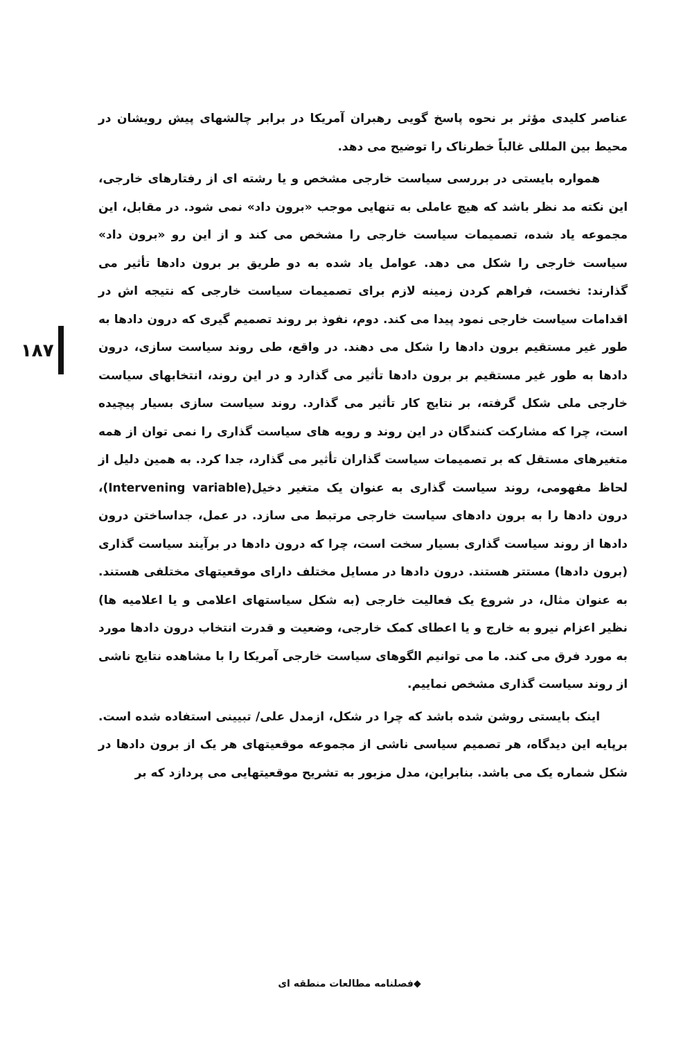۱۸۷
عناصر کلیدی مؤثر بر نحوه پاسخ گویی رهبران آمریکا در برابر چالشهای پیش رویشان در محیط بین المللی غالباً خطرناک را توضیح می دهد.
همواره بایستی در بررسی سیاست خارجی مشخص و یا رشته ای از رفتارهای خارجی، این نکته مد نظر باشد که هیچ عاملی به تنهایی موجب «برون داد» نمی شود. در مقابل، این مجموعه یاد شده، تصمیمات سیاست خارجی را مشخص می کند و از این رو «برون داد» سیاست خارجی را شکل می دهد. عوامل یاد شده به دو طریق بر برون دادها تأثیر می گذارند: نخست، فراهم کردن زمینه لازم برای تصمیمات سیاست خارجی که نتیجه اش در اقدامات سیاست خارجی نمود پیدا می کند. دوم، نفوذ بر روند تصمیم گیری که درون دادها به طور غیر مستقیم برون دادها را شکل می دهند. در واقع، طی روند سیاست سازی، درون دادها به طور غیر مستقیم بر برون دادها تأثیر می گذارد و در این روند، انتخابهای سیاست خارجی ملی شکل گرفته، بر نتایج کار تأثیر می گذارد. روند سیاست سازی بسیار پیچیده است، چرا که مشارکت کنندگان در این روند و رویه های سیاست گذاری را نمی توان از همه متغیرهای مستقل که بر تصمیمات سیاست گذاران تأثیر می گذارد، جدا کرد. به همین دلیل از لحاظ مفهومی، روند سیاست گذاری به عنوان یک متغیر دخیل(Intervening variable)، درون دادها را به برون دادهای سیاست خارجی مرتبط می سازد. در عمل، جداساختن درون دادها از روند سیاست گذاری بسیار سخت است، چرا که درون دادها در برآیند سیاست گذاری (برون دادها) مستتر هستند. درون دادها در مسایل مختلف دارای موقعیتهای مختلفی هستند. به عنوان مثال، در شروع یک فعالیت خارجی (به شکل سیاستهای اعلامی و یا اعلامیه ها) نظیر اعزام نیرو به خارج و یا اعطای کمک خارجی، وضعیت و قدرت انتخاب درون دادها مورد به مورد فرق می کند. ما می توانیم الگوهای سیاست خارجی آمریکا را با مشاهده نتایج ناشی از روند سیاست گذاری مشخص نماییم.
اینک بایستی روشن شده باشد که چرا در شکل، ازمدل علی/ تبیینی استفاده شده است. برپایه این دیدگاه، هر تصمیم سیاسی ناشی از مجموعه موقعیتهای هر یک از برون دادها در شکل شماره یک می باشد. بنابراین، مدل مزبور به تشریح موقعیتهایی می پردازد که بر
◆فصلنامه مطالعات منطقه ای